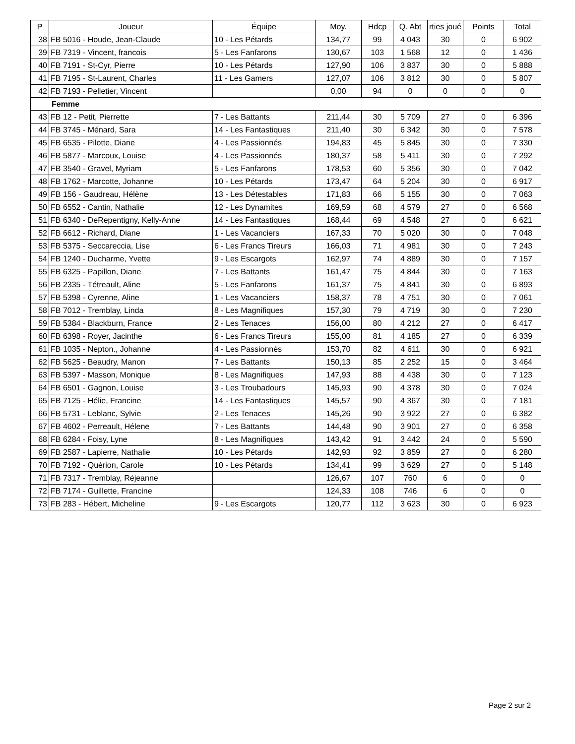| P | Joueur | Équipe | Moy. | Hdcp | Q. Abt | rties joué | Points | Total |
| --- | --- | --- | --- | --- | --- | --- | --- | --- |
| 38 | FB 5016 - Houde, Jean-Claude | 10 - Les Pétards | 134,77 | 99 | 4 043 | 30 | 0 | 6 902 |
| 39 | FB 7319 - Vincent, francois | 5 - Les Fanfarons | 130,67 | 103 | 1 568 | 12 | 0 | 1 436 |
| 40 | FB 7191 - St-Cyr, Pierre | 10 - Les Pétards | 127,90 | 106 | 3 837 | 30 | 0 | 5 888 |
| 41 | FB 7195 - St-Laurent, Charles | 11 - Les Gamers | 127,07 | 106 | 3 812 | 30 | 0 | 5 807 |
| 42 | FB 7193 - Pelletier, Vincent | | 0,00 | 94 | 0 | 0 | 0 | 0 |
| Femme | | | | | | | | |
| 43 | FB 12 - Petit, Pierrette | 7 - Les Battants | 211,44 | 30 | 5 709 | 27 | 0 | 6 396 |
| 44 | FB 3745 - Ménard, Sara | 14 - Les Fantastiques | 211,40 | 30 | 6 342 | 30 | 0 | 7 578 |
| 45 | FB 6535 - Pilotte, Diane | 4 - Les Passionnés | 194,83 | 45 | 5 845 | 30 | 0 | 7 330 |
| 46 | FB 5877 - Marcoux, Louise | 4 - Les Passionnés | 180,37 | 58 | 5 411 | 30 | 0 | 7 292 |
| 47 | FB 3540 - Gravel, Myriam | 5 - Les Fanfarons | 178,53 | 60 | 5 356 | 30 | 0 | 7 042 |
| 48 | FB 1762 - Marcotte, Johanne | 10 - Les Pétards | 173,47 | 64 | 5 204 | 30 | 0 | 6 917 |
| 49 | FB 156 - Gaudreau, Hélène | 13 - Les Détestables | 171,83 | 66 | 5 155 | 30 | 0 | 7 063 |
| 50 | FB 6552 - Cantin, Nathalie | 12 - Les Dynamites | 169,59 | 68 | 4 579 | 27 | 0 | 6 568 |
| 51 | FB 6340 - DeRepentigny, Kelly-Anne | 14 - Les Fantastiques | 168,44 | 69 | 4 548 | 27 | 0 | 6 621 |
| 52 | FB 6612 - Richard, Diane | 1 - Les Vacanciers | 167,33 | 70 | 5 020 | 30 | 0 | 7 048 |
| 53 | FB 5375 - Seccareccia, Lise | 6 - Les Francs Tireurs | 166,03 | 71 | 4 981 | 30 | 0 | 7 243 |
| 54 | FB 1240 - Ducharme, Yvette | 9 - Les Escargots | 162,97 | 74 | 4 889 | 30 | 0 | 7 157 |
| 55 | FB 6325 - Papillon, Diane | 7 - Les Battants | 161,47 | 75 | 4 844 | 30 | 0 | 7 163 |
| 56 | FB 2335 - Tétreault, Aline | 5 - Les Fanfarons | 161,37 | 75 | 4 841 | 30 | 0 | 6 893 |
| 57 | FB 5398 - Cyrenne, Aline | 1 - Les Vacanciers | 158,37 | 78 | 4 751 | 30 | 0 | 7 061 |
| 58 | FB 7012 - Tremblay, Linda | 8 - Les Magnifiques | 157,30 | 79 | 4 719 | 30 | 0 | 7 230 |
| 59 | FB 5384 - Blackburn, France | 2 - Les Tenaces | 156,00 | 80 | 4 212 | 27 | 0 | 6 417 |
| 60 | FB 6398 - Royer, Jacinthe | 6 - Les Francs Tireurs | 155,00 | 81 | 4 185 | 27 | 0 | 6 339 |
| 61 | FB 1035 - Nepton., Johanne | 4 - Les Passionnés | 153,70 | 82 | 4 611 | 30 | 0 | 6 921 |
| 62 | FB 5625 - Beaudry, Manon | 7 - Les Battants | 150,13 | 85 | 2 252 | 15 | 0 | 3 464 |
| 63 | FB 5397 - Masson, Monique | 8 - Les Magnifiques | 147,93 | 88 | 4 438 | 30 | 0 | 7 123 |
| 64 | FB 6501 - Gagnon, Louise | 3 - Les Troubadours | 145,93 | 90 | 4 378 | 30 | 0 | 7 024 |
| 65 | FB 7125 - Hélie, Francine | 14 - Les Fantastiques | 145,57 | 90 | 4 367 | 30 | 0 | 7 181 |
| 66 | FB 5731 - Leblanc, Sylvie | 2 - Les Tenaces | 145,26 | 90 | 3 922 | 27 | 0 | 6 382 |
| 67 | FB 4602 - Perreault, Hélene | 7 - Les Battants | 144,48 | 90 | 3 901 | 27 | 0 | 6 358 |
| 68 | FB 6284 - Foisy, Lyne | 8 - Les Magnifiques | 143,42 | 91 | 3 442 | 24 | 0 | 5 590 |
| 69 | FB 2587 - Lapierre, Nathalie | 10 - Les Pétards | 142,93 | 92 | 3 859 | 27 | 0 | 6 280 |
| 70 | FB 7192 - Quérion, Carole | 10 - Les Pétards | 134,41 | 99 | 3 629 | 27 | 0 | 5 148 |
| 71 | FB 7317 - Tremblay, Réjeanne | | 126,67 | 107 | 760 | 6 | 0 | 0 |
| 72 | FB 7174 - Guillette, Francine | | 124,33 | 108 | 746 | 6 | 0 | 0 |
| 73 | FB 283 - Hébert, Micheline | 9 - Les Escargots | 120,77 | 112 | 3 623 | 30 | 0 | 6 923 |
Page 2 sur 2